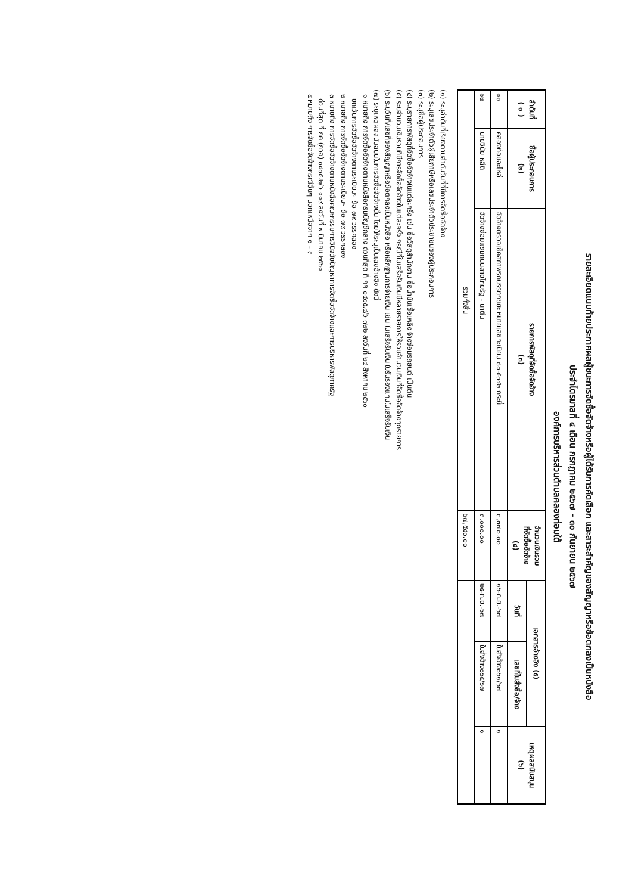รายละเอียดแนบท้ายประกาศผลผู้ชนะการจัดซื้อจัดจ้างหรือผู้ได้รับการคัดเลือก และสาระสำคัญของสัญญาหรือข้อตกลงเป็นหนังสือ
ประจำไตรมาสที่ ๔ เดือน กรกฎาคม ๒๕๖๗ - ๓๐ กันยายน ๒๕๖๗
องค์การบริหารส่วนตำบลคลองท่อมใต้
| ลำดับที่ ( ๑ ) | ชื่อผู้ประกอบการ (๒) | รายการพัสดุที่จัดซื้อจัดจ้าง (๓) | จำนวนเงินรวม ที่จัดซื้อจัดจ้าง (๔) | เอกสารอ้างอิง (๕) | | เหตุผลสนับสนุน (๖) |
| --- | --- | --- | --- | --- | --- | --- |
| | | | | วันที่ | เลขที่ใบสั่งซื้อ/จ้าง | |
| ๑๑ | คลองท่อมอะไหล่ | จัดจ้างตรวจเช็คสภาพรถบรรทุกขยะ หมายเลขทะเบียน ๘๐-๕๓๔๒ กระบี่ | ๓,๓๗๐.๐๐ | ๑๖-ก.ย.-๖๗ | ใบสั่งจ้าง๐๖๑/๖๗ | ๑ |
| ๑๒ | นายวินัย หลีดี | จัดจ้างซ่อมแซมถนนสายไทยรัฐ - นาตีน | ๓,๐๐๐.๐๐ | ๒๕-ก.ย.-๖๗ | ใบสั่งจ้าง๐๖๕/๖๗ | ๑ |
| รวมทั้งสิ้น | | | ๖๗,๕๔๐.๐๐ | | | |
(๑) ระบุลำดับที่เรียงตามลำดับวันที่ที่มีการจัดซื้อจัดจ้าง
(๒) ระบุเลขประจำตัวผู้เสียภาษีหรือเลขประจำตัวประชาชนของผู้ประกอบการ
(๓) ระบุชื่อผู้ประกอบการ
(๔) ระบุรายการพัสดุที่จัดซื้อจัดจ้างในแต่ละครั้ง เช่น ซื้อวัสดุสำนักงาน ซื้อน้ำมันเชื้อเพลิง จ้างซ่อมรถยนต์ เป็นต้น
(๕) ระบุจำนวนเงินรวมที่มีการจัดซื้อจัดจ้างในแต่ละครั้ง กรณีที่ใบเสร็จรับเงินมีหลายรายการให้รวมจำนวนเงินที่จัดซื้อจัดจ้างทุกรายการ
(๖) ระบุวันที่/เลขที่ของสัญญาหรือข้อตกลงเป็นหนังสือ หรือหลักฐานการจ่ายเงิน เช่น ใบเสร็จรับเงิน ใบรับรองแทนใบเสร็จรับเงิน
(๗) ระบุเหตุผลสนับสนุนในการจัดซื้อจัดจ้างนั้น โดยให้ระบุเป็นเลขอ้างอิง ดังนี้
๑ หมายถึง การจัดซื้อจัดจ้างตามหนังสือกรมบัญชีกลาง ด่วนที่สุด ที่ กค ๐๔๐๕.๔/ว ๓๒๒ ลงวันที่ ๒๔ สิงหาคม ๒๕๖๐
ยกเว้นการจัดซื้อจัดจ้างตามระเบียบฯ ข้อ ๗๙ วรรคสอง
๒ หมายถึง การจัดซื้อจัดจ้างตามระเบียบฯ ข้อ ๗๙ วรรคสอง
๓ หมายถึง การจัดซื้อจัดจ้างตามหนังสือคณะกรรมการวินิจฉัยปัญหาการจัดซื้อจัดจ้างและการบริหารพัสดุภาครัฐ
ด่วนที่สุด ที่ กค (กวจ) ๐๔๐๕.๒/ว ๑๑๙ ลงวันที่ ๙ มีนาคม ๒๕๖๑
๔ หมายถึง การจัดซื้อจัดจ้างกรณีอื่นๆ นอกเหนือจาก ๑ - ๓